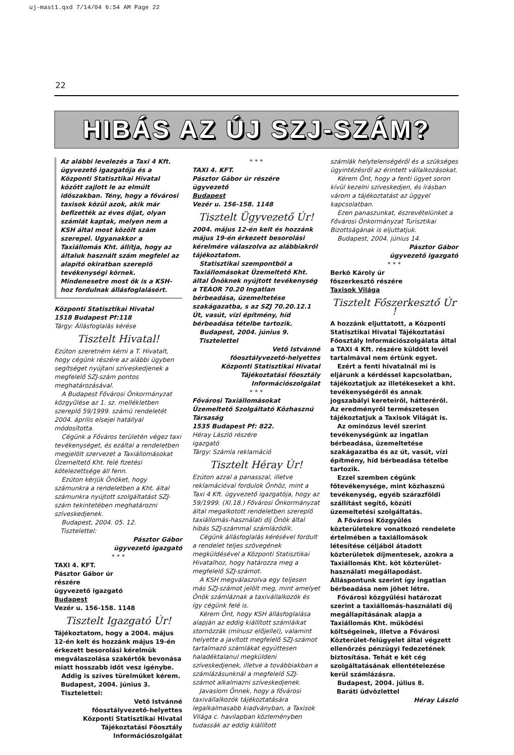uj-mast1.qxd 7/14/04 6:54 AM Page 22
22
HIBÁS AZ ÚJ SZJ-SZÁM?
Az alábbi levelezés a Taxi 4 Kft. ügyvezető igazgatója és a Központi Statisztikai Hivatal között zajlott le az elmúlt időszakban. Tény, hogy a fővárosi taxisok közül azok, akik már befizették az éves díjat, olyan számlát kaptak, melyen nem a KSH által most közölt szám szerepel. Ugyanakkor a Taxiállomás Kht. állítja, hogy az általuk használt szám megfelel az alapító okiratban szereplő tevékenységi körnek. Mindenesetre most ők is a KSH-hoz fordulnak állásfoglalásért.
Központi Statisztikai Hivatal
1518 Budapest Pf:118
Tárgy: Állásfoglalás kérése
Tisztelt Hivatal!
Ezúton szeretném kérni a T. Hivatalt, hogy cégünk részére az alábbi ügyben segítséget nyújtani szíveskedjenek a megfelelő SZJ-szám pontos meghatározásával.
A Budapest Fővárosi Önkormányzat közgyűlése az 1. sz. mellékletben szereplő 59/1999. számú rendeletét 2004. április elsejei hatállyal módosította.
Cégünk a Főváros területén végez taxi tevékenységet, és ezáltal a rendeletben megjelölt szervezet a Taxiállomásokat Üzemeltető Kht. felé fizetési kötelezettsége áll fenn.
Ezúton kérjük Önöket, hogy számunkra a rendeletben a Kht. által számunkra nyújtott szolgáltatást SZJ-szám tekintetében meghatározni szíveskedjenek.
Budapest, 2004. 05. 12.
Tisztelettel:
Pásztor Gábor
ügyvezető igazgató
* * *
TAXI 4. KFT.
Pásztor Gábor úr
részére
ügyvezető igazgató
Budapest
Vezér u. 156-158. 1148
Tisztelt Igazgató Úr!
Tájékoztatom, hogy a 2004. május 12-én kelt és hozzánk május 19-én érkezett besorolási kérelmük megválaszolása szakértők bevonása miatt hosszabb időt vesz igénybe.
Addig is szíves türelmüket kérem.
Budapest, 2004. június 3.
Tisztelettel:
Vető Istvánné
főosztályvezető-helyettes
Központi Statisztikai Hivatal
Tájékoztatási Főosztály
Információszolgálat
* * *
TAXI 4. KFT.
Pásztor Gábor úr részére
ügyvezető
Budapest
Vezér u. 156-158. 1148
Tisztelt Ügyvezető Úr!
2004. május 12-én kelt és hozzánk május 19-én érkezett besorolási kérelmére válaszolva az alábbiakról tájékoztatom.
Statisztikai szempontból a Taxiállomásokat Üzemeltető Kht. által Önöknek nyújtott tevékenység a TEÁOR 70.20 Ingatlan bérbeadása, üzemeltetése szakágazatba, s az SZJ 70.20.12.1 Út, vasút, vízi építmény, híd bérbeadása tételbe tartozik.
Budapest, 2004. június 9.
Tisztelettel
Vető Istvánné
főosztályvezető-helyettes
Központi Statisztikai Hivatal
Tájékoztatási főosztály
Információszolgálat
* * *
Fővárosi Taxiállomásokat Üzemeltető Szolgáltató Közhasznú Társaság
1535 Budapest Pf: 822.
Héray László részére
igazgató
Tárgy: Számla reklamáció
Tisztelt Héray Úr!
Ezúton azzal a panasszal, illetve reklamációval fordulok Önhöz, mint a Taxi 4 Kft. ügyvezető igazgatója, hogy az 59/1999. (XI.18.) Fővárosi Önkormányzat által megalkotott rendeletben szereplő taxiállomás-használati díj Önök által hibás SZJ-számmal számlázódik.
Cégünk állásfoglalás kérésével fordult a rendelet teljes szövegének megküldésével a Központi Statisztikai Hivatalhoz, hogy határozza meg a megfelelő SZJ-számot.
A KSH megválaszolva egy teljesen más SZJ-számot jelölt meg, mint amelyet Önök számláznak a taxivállalkozók és így cégünk felé is.
Kérem Önt, hogy KSH állásfoglalása alapján az eddig kiállított számláikat stornózzák (mínusz előjellel), valamint helyette a javított megfelelő SZJ-számot tartalmazó számlákat együttesen haladéktalanul megküldeni szíveskedjenek, illetve a továbbiakban a számlázásunknál a megfelelő SZJ-számot alkalmazni szíveskedjenek.
Javaslom Önnek, hogy a fővárosi taxivállalkozók tájékoztatására legalkalmasabb kiadványban, a Taxisok Világa c. havilapban közleményben tudassák az eddig kiállított
számlák helytelenségéről és a szükséges ügyintézésről az érintett vállalkozásokat.
Kérem Önt, hogy a fenti ügyet soron kívül kezelni szíveskedjen, és írásban várom a tájékoztatást az üggyel kapcsolatban.
Ezen panaszunkat, észrevételünket a Fővárosi Önkormányzat Turisztikai Bizottságának is eljuttatjuk.
Budapest, 2004. június 14.
Pásztor Gábor
ügyvezető igazgató
* * *
Berkó Károly úr
főszerkesztő részére
Taxisok Világa
Tisztelt Főszerkesztő Úr !
A hozzánk eljuttatott, a Központi Statisztikai Hivatal Tájékoztatási Főosztály Információszolgálata által a TAXI 4 Kft. részére küldött levél tartalmával nem értünk egyet.
Ezért a fenti hivatalnál mi is eljárunk a kérdéssel kapcsolatban, tájékoztatjuk az illetékeseket a kht. tevékenységéről és annak jogszabályi kereteiről, hátteréről. Az eredményről természetesen tájékoztatjuk a Taxisok Világát is.
Az ominózus levél szerint tevékenységünk az ingatlan bérbeadása, üzemeltetése szakágazatba és az út, vasút, vízi építmény, híd bérbeadása tételbe tartozik.
Ezzel szemben cégünk főtevékenysége, mint közhasznú tevékenység, egyéb szárazföldi szállítást segítő, közúti üzemeltetési szolgáltatás.
A Fővárosi Közgyűlés közterületekre vonatkozó rendelete értelmében a taxiállomások létesítése céljából átadott közterületek díjmentesek, azokra a Taxiállomás Kht. köt közterület-használati megállapodást. Álláspontunk szerint így ingatlan bérbeadása nem jöhet létre.
Fővárosi közgyűlési határozat szerint a taxiállomás-használati díj megállapításának alapja a Taxiállomás Kht. működési költségeinek, illetve a Fővárosi Közterület-felügyelet által végzett ellenőrzés pénzügyi fedezetének biztosítása. Tehát e két cég szolgáltatásának ellentételezése kerül számlázásra.
Budapest, 2004. július 8.
Baráti üdvözlettel
Héray László